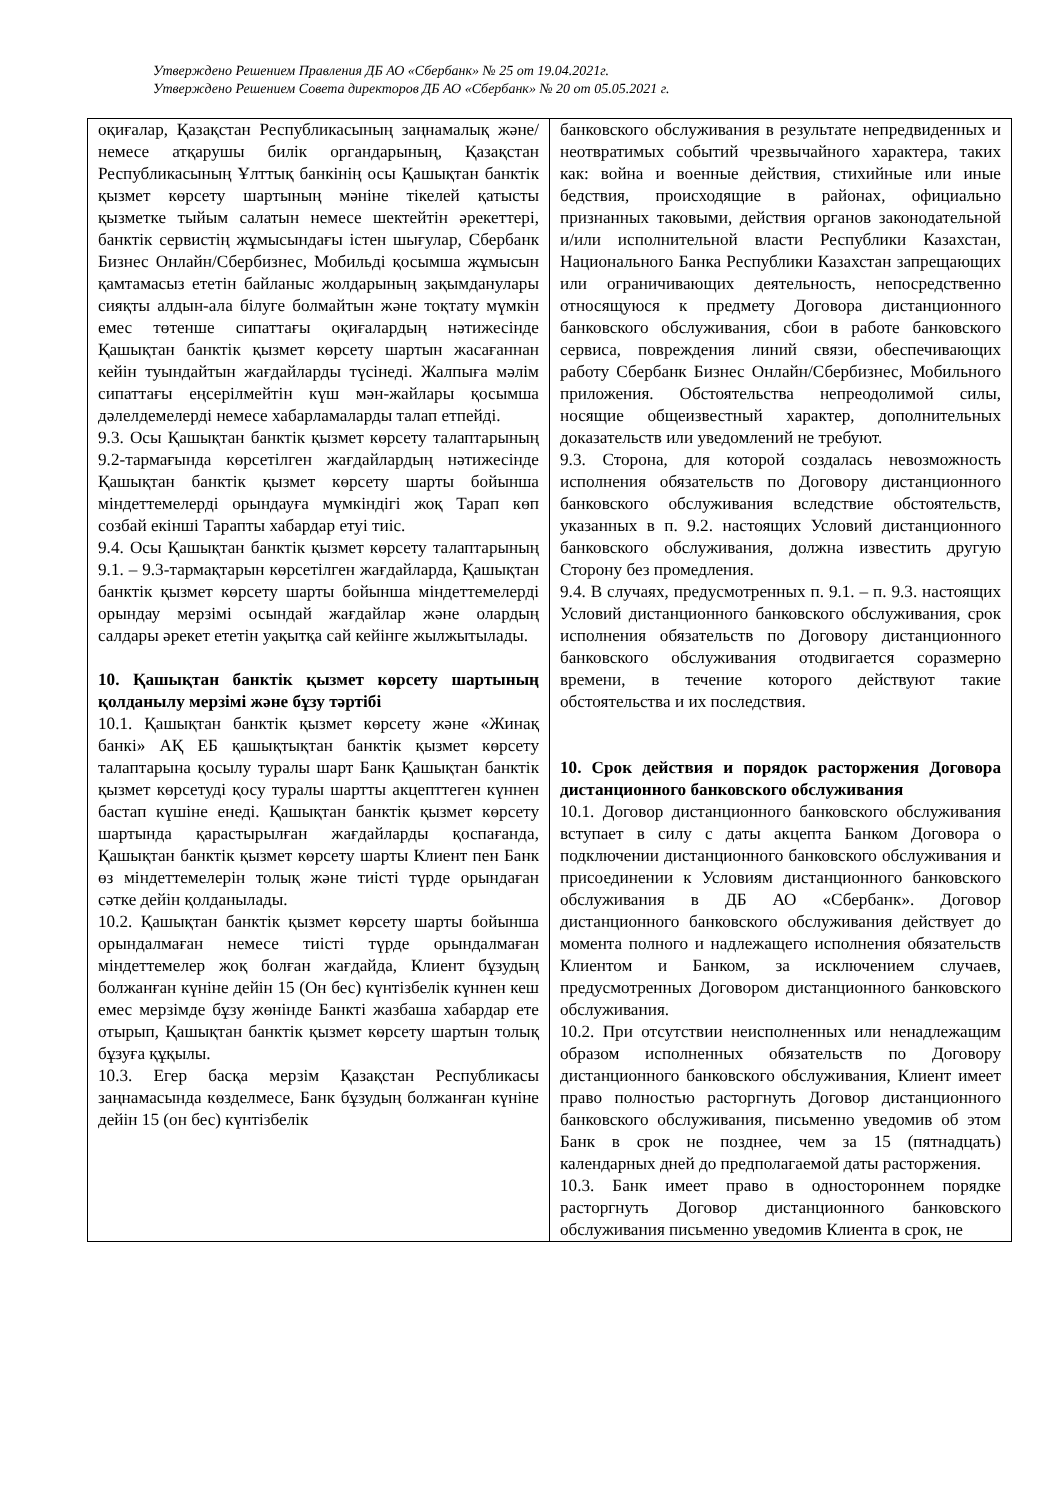Утверждено Решением Правления ДБ АО «Сбербанк» № 25 от 19.04.2021г.
Утверждено Решением Совета директоров ДБ АО «Сбербанк» № 20 от 05.05.2021 г.
| оқиғалар, Қазақстан Республикасының заңнамалық және/немесе атқарушы билік органдарының, Қазақстан Республикасының Ұлттық банкінің осы Қашықтан банктік қызмет көрсету шартының мәніне тікелей қатысты қызметке тыйым салатын немесе шектейтін әрекеттері, банктік сервистің жұмысындағы істен шығулар, Сбербанк Бизнес Онлайн/Сбербизнес, Мобильді қосымша жұмысын қамтамасыз ететін байланыс жолдарының зақымданулары сияқты алдын-ала білуге болмайтын және тоқтату мүмкін емес төтенше сипаттағы оқиғалардың нәтижесінде Қашықтан банктік қызмет көрсету шартын жасағаннан кейін туындайтын жағдайларды түсінеді. Жалпыға мәлім сипаттағы еңсерілмейтін күш мән-жайлары қосымша дәлелдемелерді немесе хабарламаларды талап етпейді. 9.3. Осы Қашықтан банктік қызмет көрсету талаптарының 9.2-тармағында көрсетілген жағдайлардың нәтижесінде Қашықтан банктік қызмет көрсету шарты бойынша міндеттемелерді орындауға мүмкіндігі жоқ Тарап көп созбай екінші Тарапты хабардар етуі тиіс. 9.4. Осы Қашықтан банктік қызмет көрсету талаптарының 9.1. – 9.3-тармақтарын көрсетілген жағдайларда, Қашықтан банктік қызмет көрсету шарты бойынша міндеттемелерді орындау мерзімі осындай жағдайлар және олардың салдары әрекет ететін уақытқа сай кейінге жылжытылады. 10. Қашықтан банктік қызмет көрсету шартының қолданылу мерзімі және бұзу тәртібі 10.1. Қашықтан банктік қызмет көрсету және «Жинақ банкі» АҚ ЕБ қашықтықтан банктік қызмет көрсету талаптарына қосылу туралы шарт Банк Қашықтан банктік қызмет көрсетуді қосу туралы шартты акцепттеген күннен бастап күшіне енеді. Қашықтан банктік қызмет көрсету шартында қарастырылған жағдайларды қоспағанда, Қашықтан банктік қызмет көрсету шарты Клиент пен Банк өз міндеттемелерін толық және тиісті түрде орындаған сәтке дейін қолданылады. 10.2. Қашықтан банктік қызмет көрсету шарты бойынша орындалмаған немесе тиісті түрде орындалмаған міндеттемелер жоқ болған жағдайда, Клиент бұзудың болжанған күніне дейін 15 (Он бес) күнтізбелік күннен кеш емес мерзімде бұзу жөнінде Банкті жазбаша хабардар ете отырып, Қашықтан банктік қызмет көрсету шартын толық бұзуға құқылы. 10.3. Егер басқа мерзім Қазақстан Республикасы заңнамасында көзделмесе, Банк бұзудың болжанған күніне дейін 15 (он бес) күнтізбелік | банковского обслуживания в результате непредвиденных и неотвратимых событий чрезвычайного характера, таких как: война и военные действия, стихийные или иные бедствия, происходящие в районах, официально признанных таковыми, действия органов законодательной и/или исполнительной власти Республики Казахстан, Национального Банка Республики Казахстан запрещающих или ограничивающих деятельность, непосредственно относящуюся к предмету Договора дистанционного банковского обслуживания, сбои в работе банковского сервиса, повреждения линий связи, обеспечивающих работу Сбербанк Бизнес Онлайн/Сбербизнес, Мобильного приложения. Обстоятельства непреодолимой силы, носящие общеизвестный характер, дополнительных доказательств или уведомлений не требуют. 9.3. Сторона, для которой создалась невозможность исполнения обязательств по Договору дистанционного банковского обслуживания вследствие обстоятельств, указанных в п. 9.2. настоящих Условий дистанционного банковского обслуживания, должна известить другую Сторону без промедления. 9.4. В случаях, предусмотренных п. 9.1. – п. 9.3. настоящих Условий дистанционного банковского обслуживания, срок исполнения обязательств по Договору дистанционного банковского обслуживания отодвигается соразмерно времени, в течение которого действуют такие обстоятельства и их последствия. 10. Срок действия и порядок расторжения Договора дистанционного банковского обслуживания 10.1. Договор дистанционного банковского обслуживания вступает в силу с даты акцепта Банком Договора о подключении дистанционного банковского обслуживания и присоединении к Условиям дистанционного банковского обслуживания в ДБ АО «Сбербанк». Договор дистанционного банковского обслуживания действует до момента полного и надлежащего исполнения обязательств Клиентом и Банком, за исключением случаев, предусмотренных Договором дистанционного банковского обслуживания. 10.2. При отсутствии неисполненных или ненадлежащим образом исполненных обязательств по Договору дистанционного банковского обслуживания, Клиент имеет право полностью расторгнуть Договор дистанционного банковского обслуживания, письменно уведомив об этом Банк в срок не позднее, чем за 15 (пятнадцать) календарных дней до предполагаемой даты расторжения. 10.3. Банк имеет право в одностороннем порядке расторгнуть Договор дистанционного банковского обслуживания письменно уведомив Клиента в срок, не |